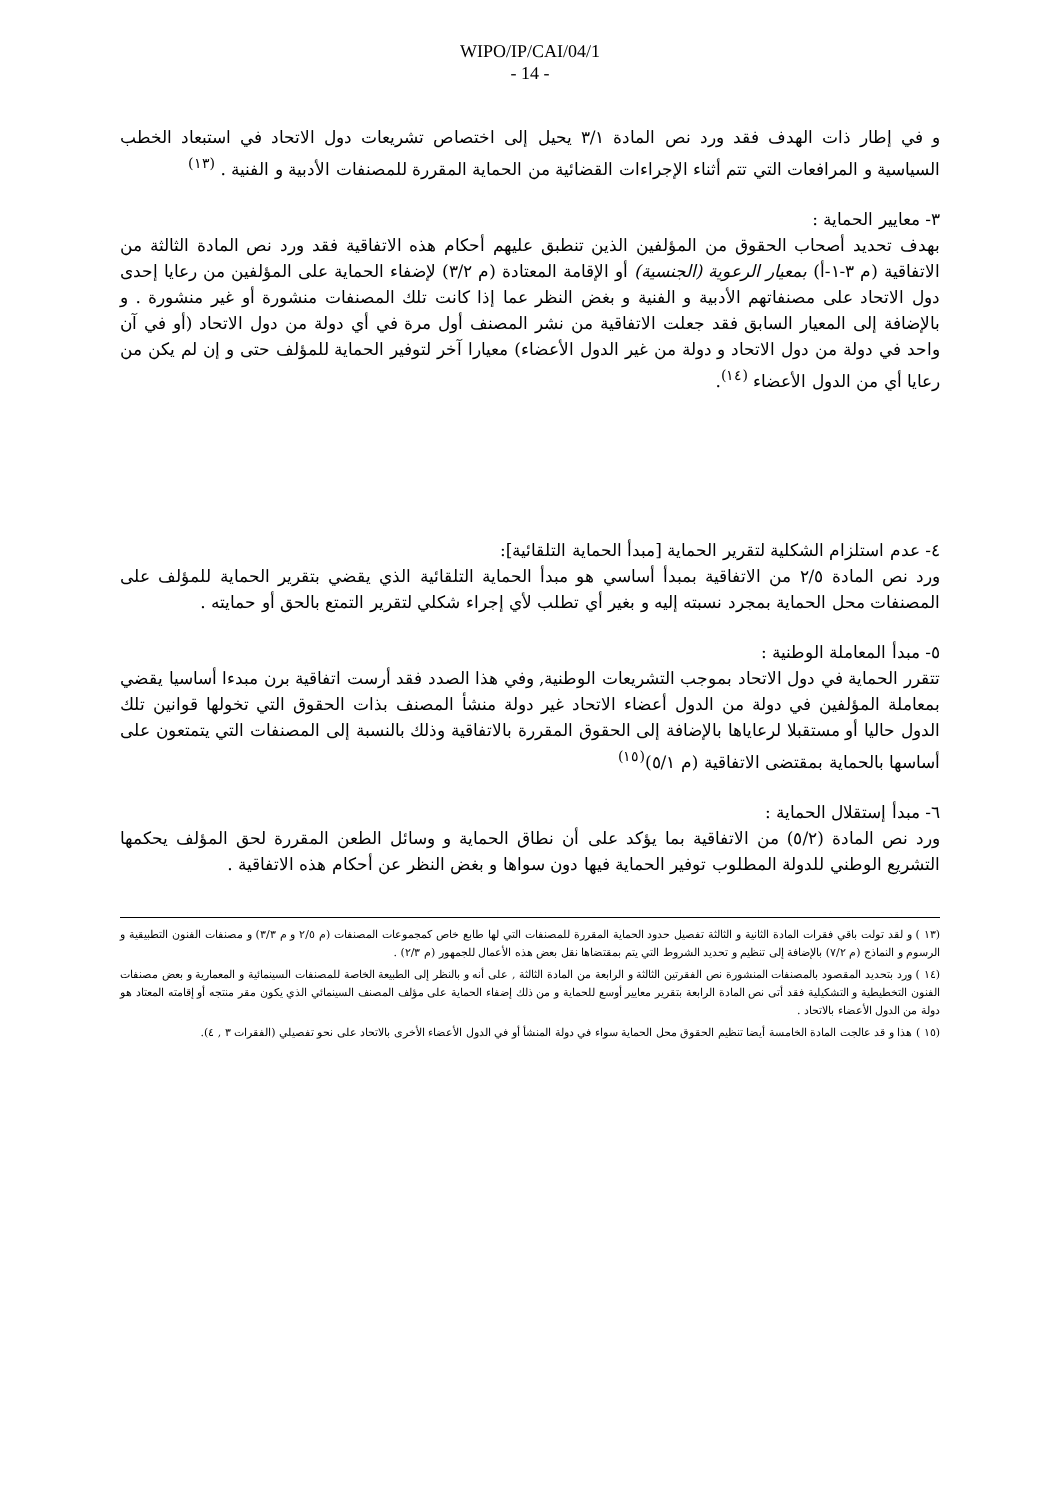WIPO/IP/CAI/04/1
- 14 -
و في إطار ذات الهدف فقد ورد نص المادة ٣/١ يحيل إلى اختصاص تشريعات دول الاتحاد في استبعاد الخطب السياسية و المرافعات التي تتم أثناء الإجراءات القضائية من الحماية المقررة للمصنفات الأدبية و الفنية . <sup>(١٣)</sup>
٣- معايير الحماية :
بهدف تحديد أصحاب الحقوق من المؤلفين الذين تنطبق عليهم أحكام هذه الاتفاقية فقد ورد نص المادة الثالثة من الاتفاقية (م ٣-١-أ) بمعيار الرعوية (الجنسية) أو الإقامة المعتادة (م ٣/٢) لإضفاء الحماية على المؤلفين من رعايا إحدى دول الاتحاد على مصنفاتهم الأدبية و الفنية و بغض النظر عما إذا كانت تلك المصنفات منشورة أو غير منشورة . و بالإضافة إلى المعيار السابق فقد جعلت الاتفاقية من نشر المصنف أول مرة في أي دولة من دول الاتحاد (أو في آن واحد في دولة من دول الاتحاد و دولة من غير الدول الأعضاء) معيارا آخر لتوفير الحماية للمؤلف حتى و إن لم يكن من رعايا أي من الدول الأعضاء <sup>(١٤)</sup>.
٤- عدم استلزام الشكلية لتقرير الحماية [مبدأ الحماية التلقائية]:
ورد نص المادة ٢/٥ من الاتفاقية بمبدأ أساسي هو مبدأ الحماية التلقائية الذي يقضي بتقرير الحماية للمؤلف على المصنفات محل الحماية بمجرد نسبته إليه و بغير أي تطلب لأي إجراء شكلي لتقرير التمتع بالحق أو حمايته .
٥- مبدأ المعاملة الوطنية :
تتقرر الحماية في دول الاتحاد بموجب التشريعات الوطنية, وفي هذا الصدد فقد أرست اتفاقية برن مبدءا أساسيا يقضي بمعاملة المؤلفين في دولة من الدول أعضاء الاتحاد غير دولة منشأ المصنف بذات الحقوق التي تخولها قوانين تلك الدول حاليا أو مستقبلا لرعاياها بالإضافة إلى الحقوق المقررة بالاتفاقية وذلك بالنسبة إلى المصنفات التي يتمتعون على أساسها بالحماية بمقتضى الاتفاقية (م ٥/١)<sup>(١٥)</sup>
٦- مبدأ إستقلال الحماية :
ورد نص المادة (٥/٢) من الاتفاقية بما يؤكد على أن نطاق الحماية و وسائل الطعن المقررة لحق المؤلف يحكمها التشريع الوطني للدولة المطلوب توفير الحماية فيها دون سواها و بغض النظر عن أحكام هذه الاتفاقية .
(١٣ ) و لقد تولت باقي فقرات المادة الثانية و الثالثة تفصيل حدود الحماية المقررة للمصنفات التي لها طابع خاص كمجموعات المصنفات (م ٢/٥ و م ٣/٣) و مصنفات الفنون التطبيقية و الرسوم و النماذج (م ٧/٢) بالإضافة إلى تنظيم و تحديد الشروط التي يتم بمقتضاها نقل بعض هذه الأعمال للجمهور (م ٢/٣) .
(١٤ ) ورد بتحديد المقصود بالمصنفات المنشورة نص الفقرتين الثالثة و الرابعة من المادة الثالثة , على أنه و بالنظر إلى الطبيعة الخاصة للمصنفات السينمائية و المعمارية و بعض مصنفات الفنون التخطيطية و التشكيلية فقد أتى نص المادة الرابعة بتقرير معايير أوسع للحماية و من ذلك إضفاء الحماية على مؤلف المصنف السينمائي الذي يكون مقر منتجه أو إقامته المعتاد هو دولة من الدول الأعضاء بالاتحاد .
(١٥ ) هذا و قد عالجت المادة الخامسة أيضا تنظيم الحقوق محل الحماية سواء في دولة المنشأ أو في الدول الأعضاء الأخرى بالاتحاد على نحو تفصيلي (الفقرات ٣ , ٤).